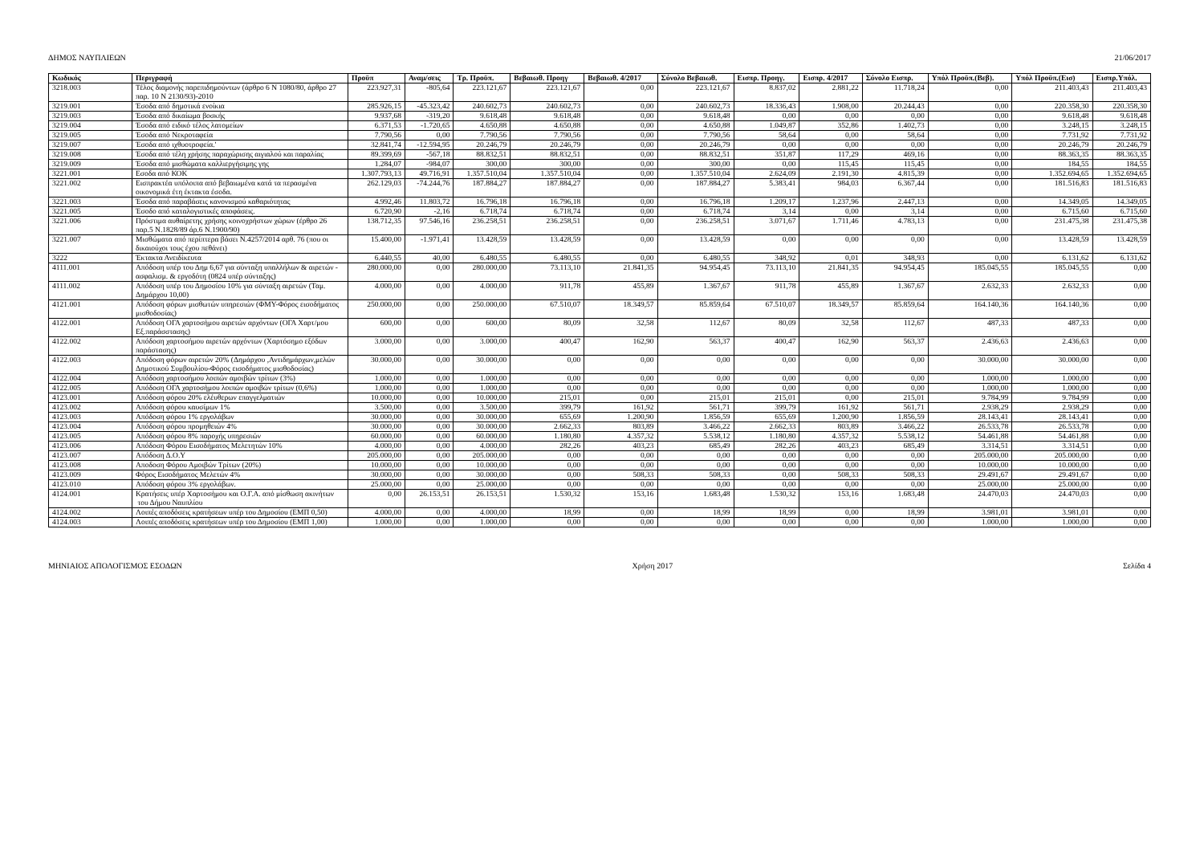ΔΗΜΟΣ ΝΑΥΠΛΙΕΩΝ 21/06/2017
| Κωδικός | Περιγραφή | Προϋπ | Αναμ/σεις | Τρ. Προϋπ. | Βεβαιωθ. Προηγ | Βεβαιωθ. 4/2017 | Σύνολο Βεβαιωθ. | Εισπρ. Προηγ. | Εισπρ. 4/2017 | Σύνολο Εισπρ. | Υπόλ Προϋπ.(Βεβ). | Υπόλ Προϋπ.(Εισ) | Εισπρ.Υπόλ. |
| --- | --- | --- | --- | --- | --- | --- | --- | --- | --- | --- | --- | --- | --- |
| 3218.003 | Τέλος διαμονής παρεπιδημούντων (άρθρο 6 Ν 1080/80, άρθρο 27 παρ. 10 Ν 2130/93)-2010 | 223.927,31 | -805,64 | 223.121,67 | 223.121,67 | 0,00 | 223.121,67 | 8.837,02 | 2.881,22 | 11.718,24 | 0,00 | 211.403,43 | 211.403,43 |
| 3219.001 | Έσοδα από δημοτικά ενοίκια | 285.926,15 | -45.323,42 | 240.602,73 | 240.602,73 | 0,00 | 240.602,73 | 18.336,43 | 1.908,00 | 20.244,43 | 0,00 | 220.358,30 | 220.358,30 |
| 3219.003 | Έσοδα από δικαίωμα βοσκής | 9.937,68 | -319,20 | 9.618,48 | 9.618,48 | 0,00 | 9.618,48 | 0,00 | 0,00 | 0,00 | 0,00 | 9.618,48 | 9.618,48 |
| 3219.004 | Έσοδα από ειδικό τέλος λατομείων | 6.371,53 | -1.720,65 | 4.650,88 | 4.650,88 | 0,00 | 4.650,88 | 1.049,87 | 352,86 | 1.402,73 | 0,00 | 3.248,15 | 3.248,15 |
| 3219.005 | Έσοδα από Νεκροταφεία | 7.790,56 | 0,00 | 7.790,56 | 7.790,56 | 0,00 | 7.790,56 | 58,64 | 0,00 | 58,64 | 0,00 | 7.731,92 | 7.731,92 |
| 3219.007 | Έσοδα από ιχθυοτροφεία.' | 32.841,74 | -12.594,95 | 20.246,79 | 20.246,79 | 0,00 | 20.246,79 | 0,00 | 0,00 | 0,00 | 0,00 | 20.246,79 | 20.246,79 |
| 3219.008 | Έσοδα από τέλη χρήσης παραχώρισης αιγιαλού και παραλίας | 89.399,69 | -567,18 | 88.832,51 | 88.832,51 | 0,00 | 88.832,51 | 351,87 | 117,29 | 469,16 | 0,00 | 88.363,35 | 88.363,35 |
| 3219.009 | Έσοδα από μισθώματα καλλιεργήσιμης γης | 1.284,07 | -984,07 | 300,00 | 300,00 | 0,00 | 300,00 | 0,00 | 115,45 | 115,45 | 0,00 | 184,55 | 184,55 |
| 3221.001 | Εσοδα από ΚΟΚ | 1.307.793,13 | 49.716,91 | 1.357.510,04 | 1.357.510,04 | 0,00 | 1.357.510,04 | 2.624,09 | 2.191,30 | 4.815,39 | 0,00 | 1.352.694,65 | 1.352.694,65 |
| 3221.002 | Εισπρακτέα υπόλοιπα από βεβαιωμένα κατά τα περασμένα οικονομικά έτη έκτακτα έσοδα. | 262.129,03 | -74.244,76 | 187.884,27 | 187.884,27 | 0,00 | 187.884,27 | 5.383,41 | 984,03 | 6.367,44 | 0,00 | 181.516,83 | 181.516,83 |
| 3221.003 | Έσοδα από παραβάσεις κανονισμού καθαριότητας | 4.992,46 | 11.803,72 | 16.796,18 | 16.796,18 | 0,00 | 16.796,18 | 1.209,17 | 1.237,96 | 2.447,13 | 0,00 | 14.349,05 | 14.349,05 |
| 3221.005 | Έσοδο από καταλογιστικές αποφάσεις. | 6.720,90 | -2,16 | 6.718,74 | 6.718,74 | 0,00 | 6.718,74 | 3,14 | 0,00 | 3,14 | 0,00 | 6.715,60 | 6.715,60 |
| 3221.006 | Πρόστιμα αυθαίρετης χρήσης κοινοχρήστων χώρων (έρθρο 26 παρ.5 Ν.1828/89 άρ.6 Ν.1900/90) | 138.712,35 | 97.546,16 | 236.258,51 | 236.258,51 | 0,00 | 236.258,51 | 3.071,67 | 1.711,46 | 4.783,13 | 0,00 | 231.475,38 | 231.475,38 |
| 3221.007 | Μισθώματα από περίπτερα βάσει Ν.4257/2014 αρθ. 76 (που οι δικαιούχοι τους έχου πεθάνει) | 15.400,00 | -1.971,41 | 13.428,59 | 13.428,59 | 0,00 | 13.428,59 | 0,00 | 0,00 | 0,00 | 0,00 | 13.428,59 | 13.428,59 |
| 3222 | Έκτακτα Ανειδίκευτα | 6.440,55 | 40,00 | 6.480,55 | 6.480,55 | 0,00 | 6.480,55 | 348,92 | 0,01 | 348,93 | 0,00 | 6.131,62 | 6.131,62 |
| 4111.001 | Απόδοση υπέρ του Δημ 6,67 για σύνταξη υπαλλήλων & αιρετών - ασφαλισμ. & εργοδότη (0824 υπέρ σύνταξης) | 280.000,00 | 0,00 | 280.000,00 | 73.113,10 | 21.841,35 | 94.954,45 | 73.113,10 | 21.841,35 | 94.954,45 | 185.045,55 | 185.045,55 | 0,00 |
| 4111.002 | Απόδοση υπέρ του Δημοσίου 10% για σύνταξη αιρετών (Ταμ. Δημάρχου 10,00) | 4.000,00 | 0,00 | 4.000,00 | 911,78 | 455,89 | 1.367,67 | 911,78 | 455,89 | 1.367,67 | 2.632,33 | 2.632,33 | 0,00 |
| 4121.001 | Απόδοση φόρων μισθωτών υπηρεσιών (ΦΜΥ-Φόρος εισοδήματος μισθοδοσίας) | 250.000,00 | 0,00 | 250.000,00 | 67.510,07 | 18.349,57 | 85.859,64 | 67.510,07 | 18.349,57 | 85.859,64 | 164.140,36 | 164.140,36 | 0,00 |
| 4122.001 | Απόδοση ΟΓΑ χαρτοσήμου αιρετών αρχόντων (ΟΓΑ Χαρτ/μου Εξ.παράσστασης) | 600,00 | 0,00 | 600,00 | 80,09 | 32,58 | 112,67 | 80,09 | 32,58 | 112,67 | 487,33 | 487,33 | 0,00 |
| 4122.002 | Απόδοση χαρτοσήμου αιρετών αρχόντων (Χαρτόσημο εξόδων παράστασης) | 3.000,00 | 0,00 | 3.000,00 | 400,47 | 162,90 | 563,37 | 400,47 | 162,90 | 563,37 | 2.436,63 | 2.436,63 | 0,00 |
| 4122.003 | Απόδοση φόρων αιρετών 20% (Δημάρχου ,Αντιδημάρχων,μελών Δημοτικού Συμβουλίου-Φόρος εισοδήματος μισθοδοσίας) | 30.000,00 | 0,00 | 30.000,00 | 0,00 | 0,00 | 0,00 | 0,00 | 0,00 | 0,00 | 30.000,00 | 30.000,00 | 0,00 |
| 4122.004 | Απόδοση χαρτοσήμου λοιπών αμοιβών τρίτων (3%) | 1.000,00 | 0,00 | 1.000,00 | 0,00 | 0,00 | 0,00 | 0,00 | 0,00 | 0,00 | 1.000,00 | 1.000,00 | 0,00 |
| 4122.005 | Απόδοση ΟΓΑ χαρτοσήμου λοιπών αμοιβών τρίτων (0,6%) | 1.000,00 | 0,00 | 1.000,00 | 0,00 | 0,00 | 0,00 | 0,00 | 0,00 | 0,00 | 1.000,00 | 1.000,00 | 0,00 |
| 4123.001 | Απόδοση φόρου 20% ελέυθερων επαγγελματιών | 10.000,00 | 0,00 | 10.000,00 | 215,01 | 0,00 | 215,01 | 215,01 | 0,00 | 215,01 | 9.784,99 | 9.784,99 | 0,00 |
| 4123.002 | Απόδοση φόρου καυσίμων 1% | 3.500,00 | 0,00 | 3.500,00 | 399,79 | 161,92 | 561,71 | 399,79 | 161,92 | 561,71 | 2.938,29 | 2.938,29 | 0,00 |
| 4123.003 | Απόδοση φόρου 1% εργολάβων | 30.000,00 | 0,00 | 30.000,00 | 655,69 | 1.200,90 | 1.856,59 | 655,69 | 1.200,90 | 1.856,59 | 28.143,41 | 28.143,41 | 0,00 |
| 4123.004 | Απόδοση φόρου προμηθειών 4% | 30.000,00 | 0,00 | 30.000,00 | 2.662,33 | 803,89 | 3.466,22 | 2.662,33 | 803,89 | 3.466,22 | 26.533,78 | 26.533,78 | 0,00 |
| 4123.005 | Απόδοση φόρου 8% παροχής υπηρεσιών | 60.000,00 | 0,00 | 60.000,00 | 1.180,80 | 4.357,32 | 5.538,12 | 1.180,80 | 4.357,32 | 5.538,12 | 54.461,88 | 54.461,88 | 0,00 |
| 4123.006 | Απόδοση Φόρου Εισοδήματος Μελετητών 10% | 4.000,00 | 0,00 | 4.000,00 | 282,26 | 403,23 | 685,49 | 282,26 | 403,23 | 685,49 | 3.314,51 | 3.314,51 | 0,00 |
| 4123.007 | Απόδοση Δ.Ο.Υ | 205.000,00 | 0,00 | 205.000,00 | 0,00 | 0,00 | 0,00 | 0,00 | 0,00 | 0,00 | 205.000,00 | 205.000,00 | 0,00 |
| 4123.008 | Αποδοση Φόρου Αμοιβών Τρίτων (20%) | 10.000,00 | 0,00 | 10.000,00 | 0,00 | 0,00 | 0,00 | 0,00 | 0,00 | 0,00 | 10.000,00 | 10.000,00 | 0,00 |
| 4123.009 | Φόρος Εισοδήματος Μελετών 4% | 30.000,00 | 0,00 | 30.000,00 | 0,00 | 508,33 | 508,33 | 0,00 | 508,33 | 508,33 | 29.491,67 | 29.491,67 | 0,00 |
| 4123.010 | Απόδοση φόρου 3% εργολάβων. | 25.000,00 | 0,00 | 25.000,00 | 0,00 | 0,00 | 0,00 | 0,00 | 0,00 | 0,00 | 25.000,00 | 25.000,00 | 0,00 |
| 4124.001 | Κρατήσεις υπέρ Χαρτοσήμου και Ο.Γ.Α. από μίσθωση ακινήτων του Δήμου Ναυπλίου | 0,00 | 26.153,51 | 26.153,51 | 1.530,32 | 153,16 | 1.683,48 | 1.530,32 | 153,16 | 1.683,48 | 24.470,03 | 24.470,03 | 0,00 |
| 4124.002 | Λοιπές αποδόσεις κρατήσεων υπέρ του Δημοσίου (ΕΜΠ 0,50) | 4.000,00 | 0,00 | 4.000,00 | 18,99 | 0,00 | 18,99 | 18,99 | 0,00 | 18,99 | 3.981,01 | 3.981,01 | 0,00 |
| 4124.003 | Λοιπές αποδόσεις κρατήσεων υπέρ του Δημοσίου (ΕΜΠ 1,00) | 1.000,00 | 0,00 | 1.000,00 | 0,00 | 0,00 | 0,00 | 0,00 | 0,00 | 0,00 | 1.000,00 | 1.000,00 | 0,00 |
ΜΗΝΙΑΙΟΣ ΑΠΟΛΟΓΙΣΜΟΣ ΕΣΟΔΩΝ Χρήση 2017 Σελίδα 4